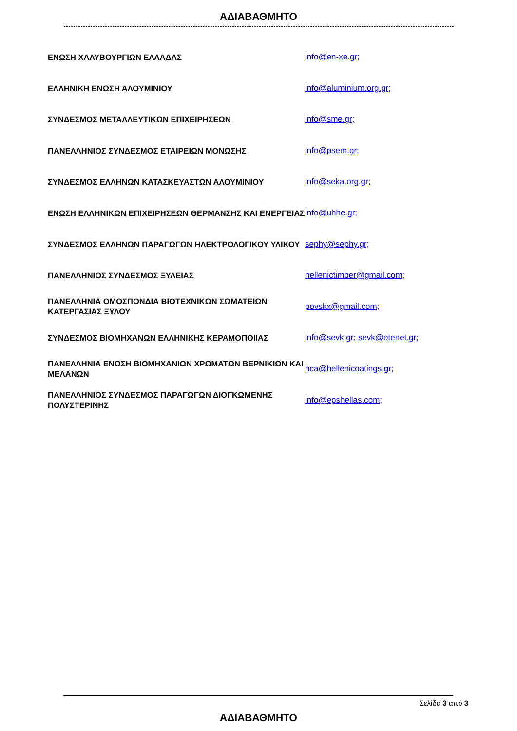ΑΔΙΑΒΑΘΜΗΤΟ
| ΕΝΩΣΗ ΧΑΛΥΒΟΥΡΓΙΩΝ ΕΛΛΑΔΑΣ | info@en-xe.gr; |
| ΕΛΛΗΝΙΚΗ ΕΝΩΣΗ ΑΛΟΥΜΙΝΙΟΥ | info@aluminium.org.gr; |
| ΣΥΝΔΕΣΜΟΣ ΜΕΤΑΛΛΕΥΤΙΚΩΝ ΕΠΙΧΕΙΡΗΣΕΩΝ | info@sme.gr; |
| ΠΑΝΕΛΛΗΝΙΟΣ ΣΥΝΔΕΣΜΟΣ ΕΤΑΙΡΕΙΩΝ ΜΟΝΩΣΗΣ | info@psem.gr; |
| ΣΥΝΔΕΣΜΟΣ ΕΛΛΗΝΩΝ ΚΑΤΑΣΚΕΥΑΣΤΩΝ ΑΛΟΥΜΙΝΙΟΥ | info@seka.org.gr; |
| ΕΝΩΣΗ ΕΛΛΗΝΙΚΩΝ ΕΠΙΧΕΙΡΗΣΕΩΝ ΘΕΡΜΑΝΣΗΣ ΚΑΙ ΕΝΕΡΓΕΙΑΣ | info@uhhe.gr; |
| ΣΥΝΔΕΣΜΟΣ ΕΛΛΗΝΩΝ ΠΑΡΑΓΩΓΩΝ ΗΛΕΚΤΡΟΛΟΓΙΚΟΥ ΥΛΙΚΟΥ | sephy@sephy.gr; |
| ΠΑΝΕΛΛΗΝΙΟΣ ΣΥΝΔΕΣΜΟΣ ΞΥΛΕΙΑΣ | hellenictimber@gmail.com; |
| ΠΑΝΕΛΛΗΝΙΑ ΟΜΟΣΠΟΝΔΙΑ ΒΙΟΤΕΧΝΙΚΩΝ ΣΩΜΑΤΕΙΩΝ ΚΑΤΕΡΓΑΣΙΑΣ ΞΥΛΟΥ | povskx@gmail.com; |
| ΣΥΝΔΕΣΜΟΣ ΒΙΟΜΗΧΑΝΩΝ ΕΛΛΗΝΙΚΗΣ ΚΕΡΑΜΟΠΟΙΙΑΣ | info@sevk.gr; sevk@otenet.gr; |
| ΠΑΝΕΛΛΗΝΙΑ ΕΝΩΣΗ ΒΙΟΜΗΧΑΝΙΩΝ ΧΡΩΜΑΤΩΝ ΒΕΡΝΙΚΙΩΝ ΚΑΙ ΜΕΛΑΝΩΝ | hca@hellenicoatings.gr; |
| ΠΑΝΕΛΛΗΝΙΟΣ ΣΥΝΔΕΣΜΟΣ ΠΑΡΑΓΩΓΩΝ ΔΙΟΓΚΩΜΕΝΗΣ ΠΟΛΥΣΤΕΡΙΝΗΣ | info@epshellas.com; |
Σελίδα 3 από 3
ΑΔΙΑΒΑΘΜΗΤΟ